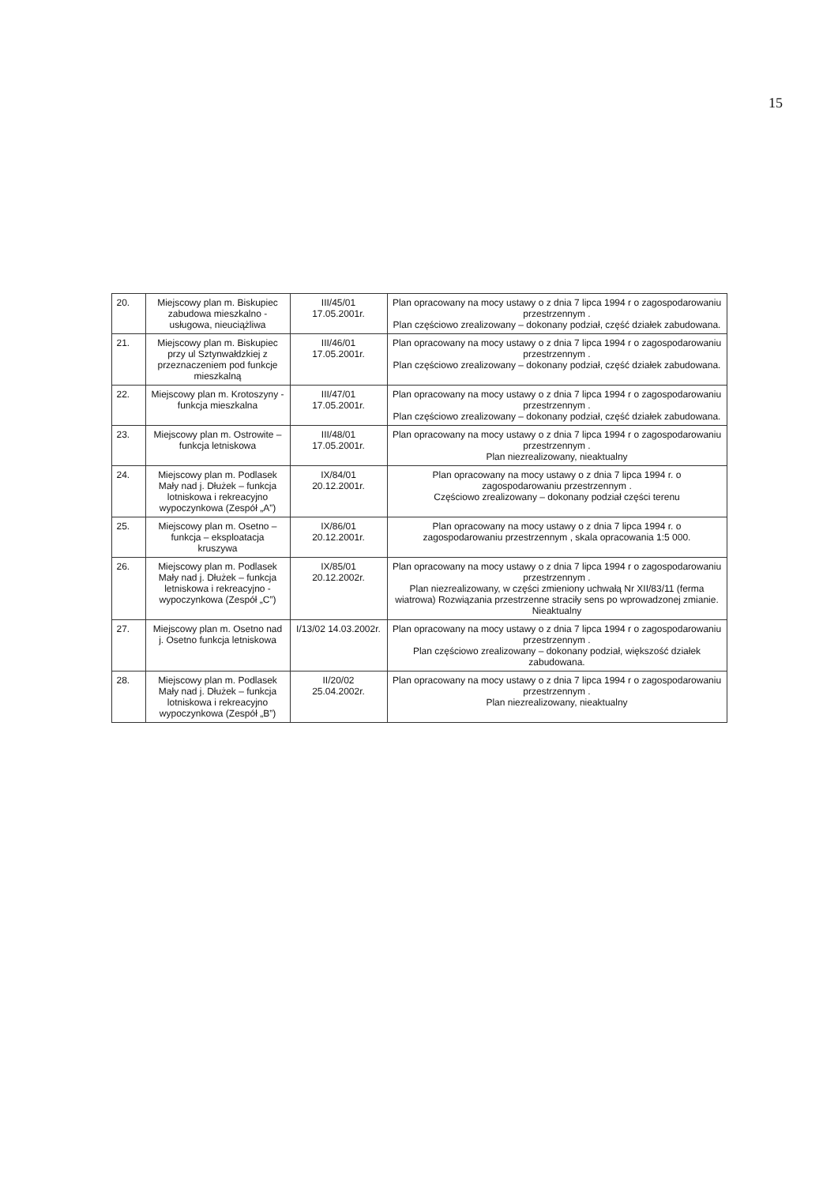15
| 20. | Miejscowy plan m. Biskupiec zabudowa mieszkalno - usługowa, nieuciążliwa | III/45/01 17.05.2001r. | Plan opracowany na mocy ustawy o z dnia 7 lipca 1994 r o zagospodarowaniu przestrzennym . Plan częściowo zrealizowany – dokonany podział, część działek zabudowana. |
| 21. | Miejscowy plan m. Biskupiec przy ul Sztynwałdzkiej z przeznaczeniem pod funkcje mieszkalną | III/46/01 17.05.2001r. | Plan opracowany na mocy ustawy o z dnia 7 lipca 1994 r o zagospodarowaniu przestrzennym . Plan częściowo zrealizowany – dokonany podział, część działek zabudowana. |
| 22. | Miejscowy plan m. Krotoszyny - funkcja mieszkalna | III/47/01 17.05.2001r. | Plan opracowany na mocy ustawy o z dnia 7 lipca 1994 r o zagospodarowaniu przestrzennym . Plan częściowo zrealizowany – dokonany podział, część działek zabudowana. |
| 23. | Miejscowy plan m. Ostrowite – funkcja letniskowa | III/48/01 17.05.2001r. | Plan opracowany na mocy ustawy o z dnia 7 lipca 1994 r o zagospodarowaniu przestrzennym . Plan niezrealizowany, nieaktualny |
| 24. | Miejscowy plan m. Podlasek Mały nad j. Dłużek – funkcja lotniskowa i rekreacyjno wypoczynkowa (Zespół „A”) | IX/84/01 20.12.2001r. | Plan opracowany na mocy ustawy o z dnia 7 lipca 1994 r. o zagospodarowaniu przestrzennym . Częściowo zrealizowany – dokonany podział części terenu |
| 25. | Miejscowy plan m. Osetno – funkcja – eksploatacja kruszywa | IX/86/01 20.12.2001r. | Plan opracowany na mocy ustawy o z dnia 7 lipca 1994 r. o zagospodarowaniu przestrzennym , skala opracowania 1:5 000. |
| 26. | Miejscowy plan m. Podlasek Mały nad j. Dłużek – funkcja letniskowa i rekreacyjno - wypoczynkowa (Zespół „C”) | IX/85/01 20.12.2002r. | Plan opracowany na mocy ustawy o z dnia 7 lipca 1994 r o zagospodarowaniu przestrzennym . Plan niezrealizowany, w części zmieniony uchwałą Nr XII/83/11 (ferma wiatrowa) Rozwiązania przestrzenne straciły sens po wprowadzonej zmianie. Nieaktualny |
| 27. | Miejscowy plan m. Osetno nad j. Osetno funkcja letniskowa | I/13/02 14.03.2002r. | Plan opracowany na mocy ustawy o z dnia 7 lipca 1994 r o zagospodarowaniu przestrzennym . Plan częściowo zrealizowany – dokonany podział, większość działek zabudowana. |
| 28. | Miejscowy plan m. Podlasek Mały nad j. Dłużek – funkcja lotniskowa i rekreacyjno wypoczynkowa (Zespół „B”) | II/20/02 25.04.2002r. | Plan opracowany na mocy ustawy o z dnia 7 lipca 1994 r o zagospodarowaniu przestrzennym . Plan niezrealizowany, nieaktualny |